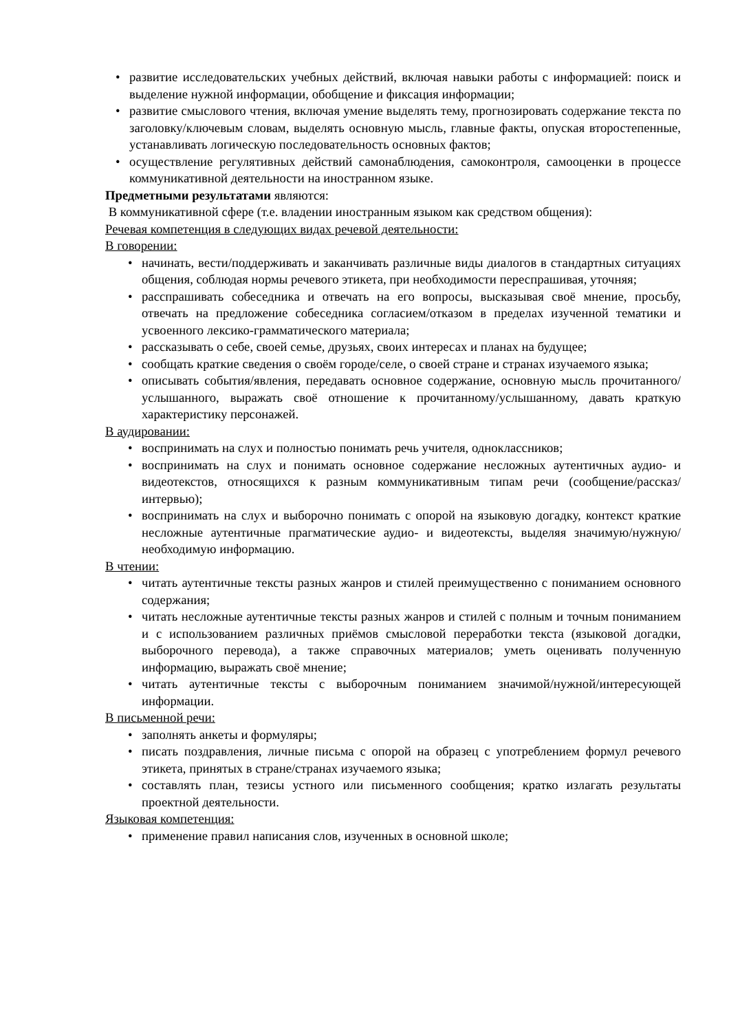• развитие исследовательских учебных действий, включая навыки работы с информацией: поиск и выделение нужной информации, обобщение и фиксация информации;
• развитие смыслового чтения, включая умение выделять тему, прогнозировать содержание текста по заголовку/ключевым словам, выделять основную мысль, главные факты, опуская второстепенные, устанавливать логическую последовательность основных фактов;
• осуществление регулятивных действий самонаблюдения, самоконтроля, самооценки в процессе коммуникативной деятельности на иностранном языке.
Предметными результатами являются:
В коммуникативной сфере (т.е. владении иностранным языком как средством общения):
Речевая компетенция в следующих видах речевой деятельности:
В говорении:
• начинать, вести/поддерживать и заканчивать различные виды диалогов в стандартных ситуациях общения, соблюдая нормы речевого этикета, при необходимости переспрашивая, уточняя;
• расспрашивать собеседника и отвечать на его вопросы, высказывая своё мнение, просьбу, отвечать на предложение собеседника согласием/отказом в пределах изученной тематики и усвоенного лексико-грамматического материала;
• рассказывать о себе, своей семье, друзьях, своих интересах и планах на будущее;
• сообщать краткие сведения о своём городе/селе, о своей стране и странах изучаемого языка;
• описывать события/явления, передавать основное содержание, основную мысль прочитанного/услышанного, выражать своё отношение к прочитанному/услышанному, давать краткую характеристику персонажей.
В аудировании:
• воспринимать на слух и полностью понимать речь учителя, одноклассников;
• воспринимать на слух и понимать основное содержание несложных аутентичных аудио- и видеотекстов, относящихся к разным коммуникативным типам речи (сообщение/рассказ/интервью);
• воспринимать на слух и выборочно понимать с опорой на языковую догадку, контекст краткие несложные аутентичные прагматические аудио- и видеотексты, выделяя значимую/нужную/необходимую информацию.
В чтении:
• читать аутентичные тексты разных жанров и стилей преимущественно с пониманием основного содержания;
• читать несложные аутентичные тексты разных жанров и стилей с полным и точным пониманием и с использованием различных приёмов смысловой переработки текста (языковой догадки, выборочного перевода), а также справочных материалов; уметь оценивать полученную информацию, выражать своё мнение;
• читать аутентичные тексты с выборочным пониманием значимой/нужной/интересующей информации.
В письменной речи:
• заполнять анкеты и формуляры;
• писать поздравления, личные письма с опорой на образец с употреблением формул речевого этикета, принятых в стране/странах изучаемого языка;
• составлять план, тезисы устного или письменного сообщения; кратко излагать результаты проектной деятельности.
Языковая компетенция:
• применение правил написания слов, изученных в основной школе;